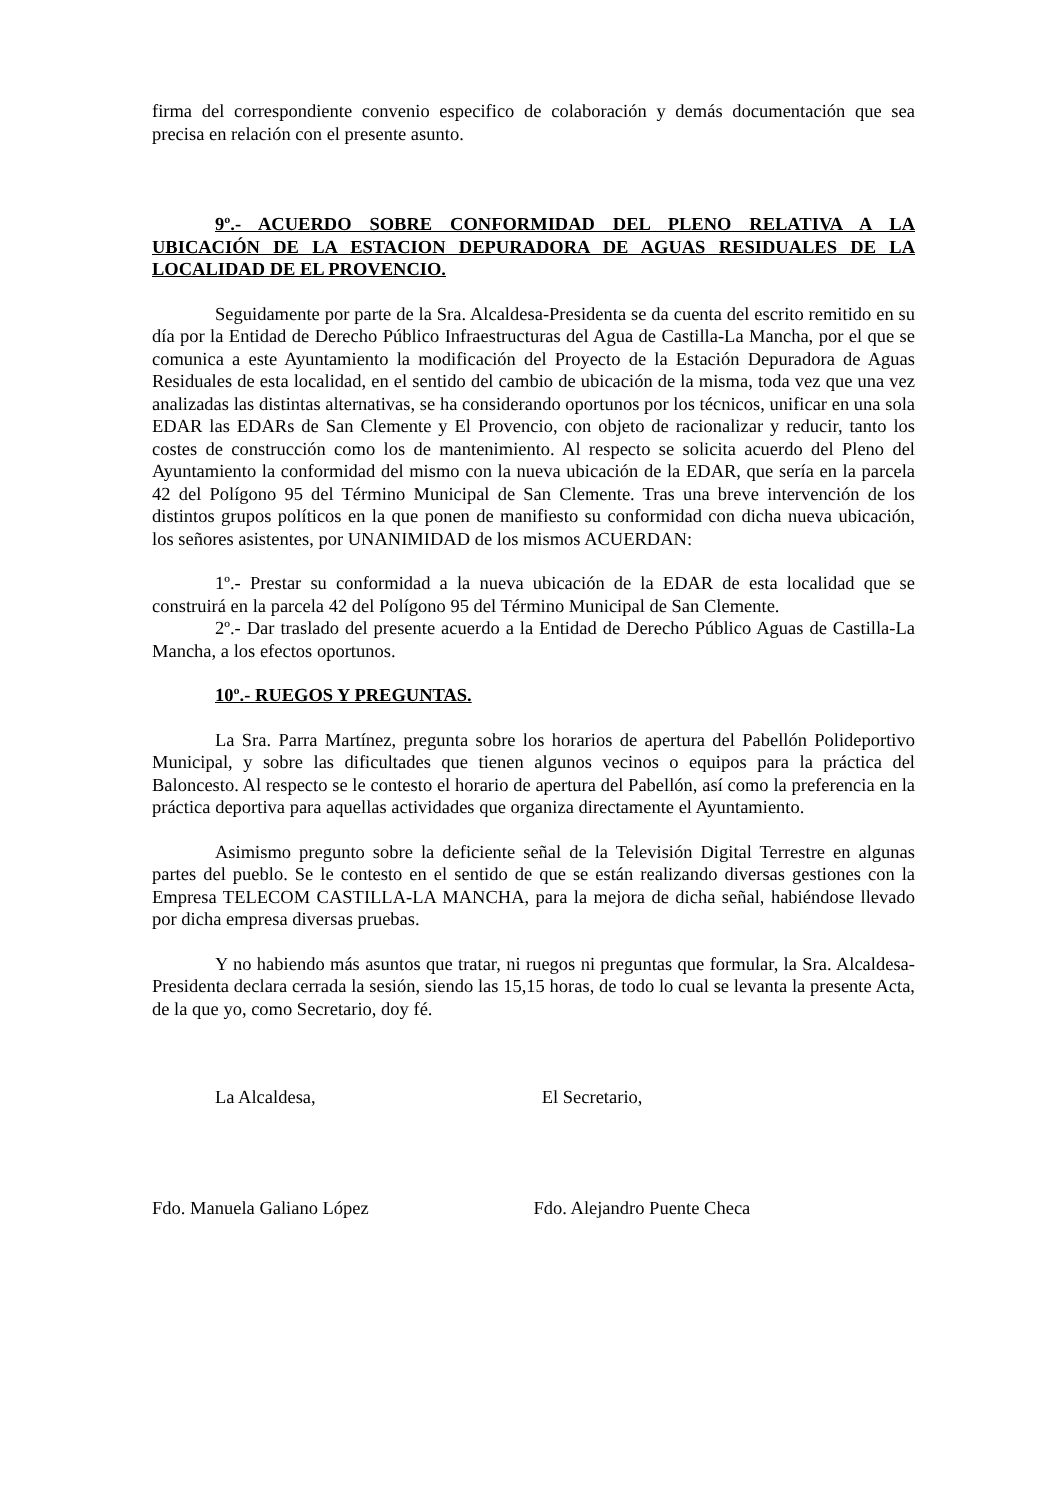firma del correspondiente convenio especifico de colaboración y demás documentación que sea precisa en relación con el presente asunto.
9º.- ACUERDO SOBRE CONFORMIDAD DEL PLENO RELATIVA A LA UBICACIÓN DE LA ESTACION DEPURADORA DE AGUAS RESIDUALES DE LA LOCALIDAD DE EL PROVENCIO.
Seguidamente por parte de la Sra. Alcaldesa-Presidenta se da cuenta del escrito remitido en su día por la Entidad de Derecho Público Infraestructuras del Agua de Castilla-La Mancha, por el que se comunica a este Ayuntamiento la modificación del Proyecto de la Estación Depuradora de Aguas Residuales de esta localidad, en el sentido del cambio de ubicación de la misma, toda vez que una vez analizadas las distintas alternativas, se ha considerando oportunos por los técnicos, unificar en una sola EDAR las EDARs de San Clemente y El Provencio, con objeto de racionalizar y reducir, tanto los costes de construcción como los de mantenimiento. Al respecto se solicita acuerdo del Pleno del Ayuntamiento la conformidad del mismo con la nueva ubicación de la EDAR, que sería en la parcela 42 del Polígono 95 del Término Municipal de San Clemente. Tras una breve intervención de los distintos grupos políticos en la que ponen de manifiesto su conformidad con dicha nueva ubicación, los señores asistentes, por UNANIMIDAD de los mismos ACUERDAN:
1º.- Prestar su conformidad a la nueva ubicación de la EDAR de esta localidad que se construirá en la parcela 42 del Polígono 95 del Término Municipal de San Clemente.
2º.- Dar traslado del presente acuerdo a la Entidad de Derecho Público Aguas de Castilla-La Mancha, a los efectos oportunos.
10º.- RUEGOS Y PREGUNTAS.
La Sra. Parra Martínez, pregunta sobre los horarios de apertura del Pabellón Polideportivo Municipal, y sobre las dificultades que tienen algunos vecinos o equipos para la práctica del Baloncesto. Al respecto se le contesto el horario de apertura del Pabellón, así como la preferencia en la práctica deportiva para aquellas actividades que organiza directamente el Ayuntamiento.
Asimismo pregunto sobre la deficiente señal de la Televisión Digital Terrestre en algunas partes del pueblo. Se le contesto en el sentido de que se están realizando diversas gestiones con la Empresa TELECOM CASTILLA-LA MANCHA, para la mejora de dicha señal, habiéndose llevado por dicha empresa diversas pruebas.
Y no habiendo más asuntos que tratar, ni ruegos ni preguntas que formular, la Sra. Alcaldesa-Presidenta declara cerrada la sesión, siendo las 15,15 horas, de todo lo cual se levanta la presente Acta, de la que yo, como Secretario, doy fé.
La Alcaldesa, El Secretario,
Fdo. Manuela Galiano López Fdo. Alejandro Puente Checa